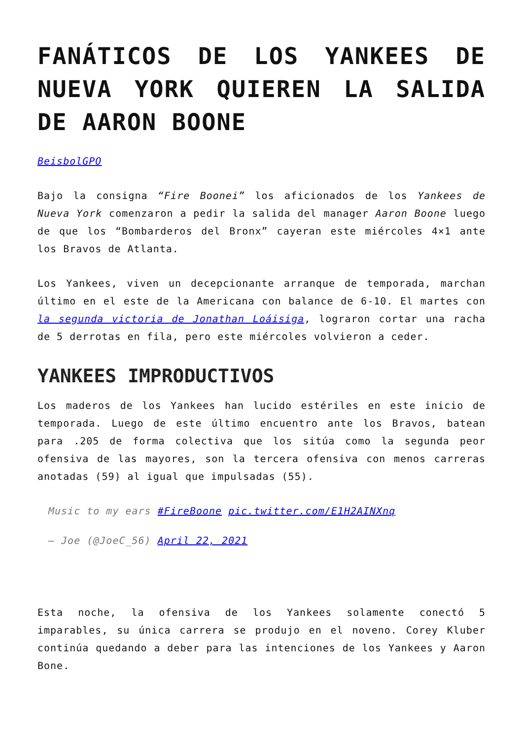FANÁTICOS DE LOS YANKEES DE NUEVA YORK QUIEREN LA SALIDA DE AARON BOONE
BeisbolGPO
Bajo la consigna “Fire Boonei” los aficionados de los Yankees de Nueva York comenzaron a pedir la salida del manager Aaron Boone luego de que los “Bombarderos del Bronx” cayeran este miércoles 4×1 ante los Bravos de Atlanta.
Los Yankees, viven un decepcionante arranque de temporada, marchan último en el este de la Americana con balance de 6-10. El martes con la segunda victoria de Jonathan Loáisiga, lograron cortar una racha de 5 derrotas en fila, pero este miércoles volvieron a ceder.
YANKEES IMPRODUCTIVOS
Los maderos de los Yankees han lucido estériles en este inicio de temporada. Luego de este último encuentro ante los Bravos, batean para .205 de forma colectiva que los sitúa como la segunda peor ofensiva de las mayores, son la tercera ofensiva con menos carreras anotadas (59) al igual que impulsadas (55).
Music to my ears #FireBoone pic.twitter.com/E1H2AINXnq
— Joe (@JoeC_56) April 22, 2021
Esta noche, la ofensiva de los Yankees solamente conectó 5 imparables, su única carrera se produjo en el noveno. Corey Kluber continúa quedando a deber para las intenciones de los Yankees y Aaron Bone.